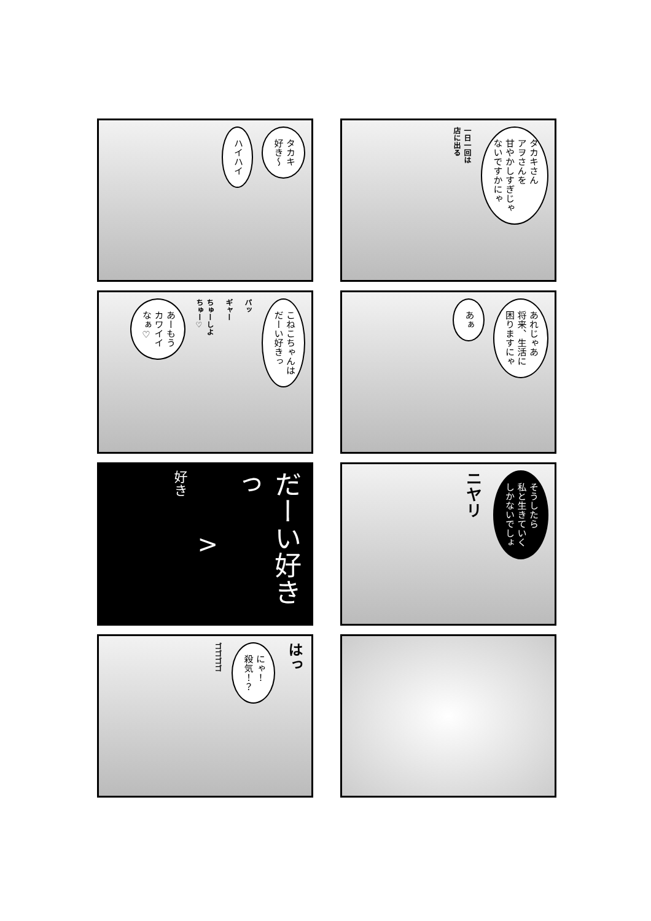タカキさん
アヲさんを
甘やかしすぎじゃ
ないですかにゃ
一日一回は
店に出る
あれじゃあ
将来、生活に
困りますにゃ
あぁ
そうしたら
私と生きていく
しかないでしょ
ニヤリ
タカキ
好き～
ハイハイ
こねこちゃんは
だーい好きっ
パッ
ギャー
ちゅーしよ
ちゅー♡
あーもう
カワイイ
なぁ♡
だーい好きっ
>
好き
はっ
にゃ！
殺気！？
ゴゴゴゴ